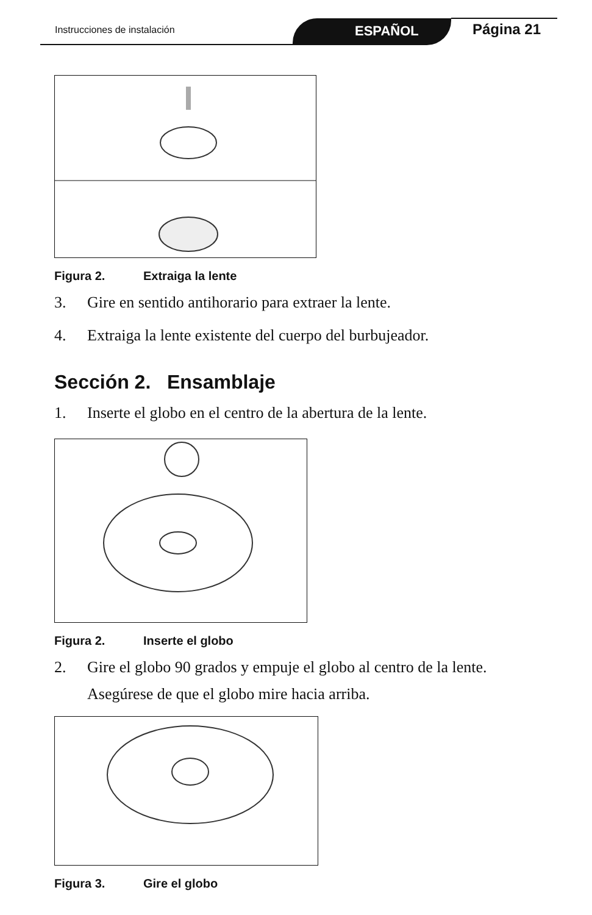Instrucciones de instalación ESPAÑOL Página 21
Figura 2. Extraiga la lente
3. Gire en sentido antihorario para extraer la lente.
4. Extraiga la lente existente del cuerpo del burbujeador.
Sección 2. Ensamblaje
1. Inserte el globo en el centro de la abertura de la lente.
Figura 2. Inserte el globo
2. Gire el globo 90 grados y empuje el globo al centro de la lente. Asegúrese de que el globo mire hacia arriba.
Figura 3. Gire el globo